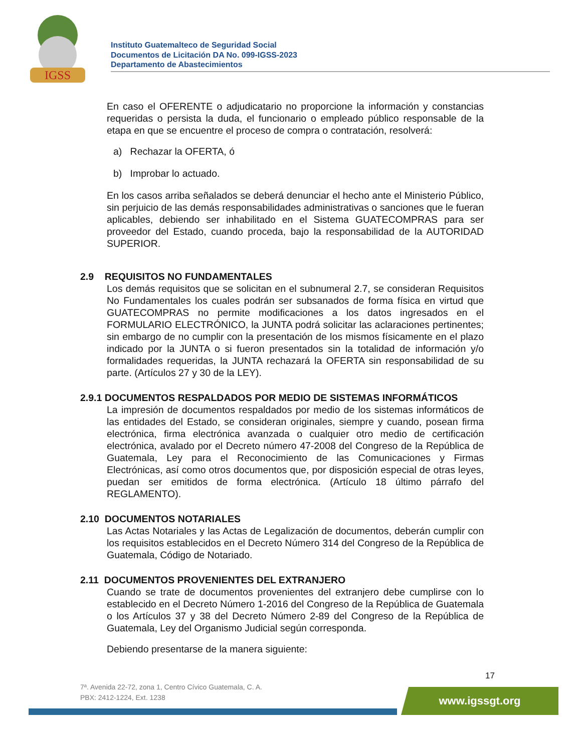IGSS
Instituto Guatemalteco de Seguridad Social
Documentos de Licitación DA No. 099-IGSS-2023
Departamento de Abastecimientos
En caso el OFERENTE o adjudicatario no proporcione la información y constancias requeridas o persista la duda, el funcionario o empleado público responsable de la etapa en que se encuentre el proceso de compra o contratación, resolverá:
a) Rechazar la OFERTA, ó
b) Improbar lo actuado.
En los casos arriba señalados se deberá denunciar el hecho ante el Ministerio Público, sin perjuicio de las demás responsabilidades administrativas o sanciones que le fueran aplicables, debiendo ser inhabilitado en el Sistema GUATECOMPRAS para ser proveedor del Estado, cuando proceda, bajo la responsabilidad de la AUTORIDAD SUPERIOR.
2.9 REQUISITOS NO FUNDAMENTALES
Los demás requisitos que se solicitan en el subnumeral 2.7, se consideran Requisitos No Fundamentales los cuales podrán ser subsanados de forma física en virtud que GUATECOMPRAS no permite modificaciones a los datos ingresados en el FORMULARIO ELECTRÓNICO, la JUNTA podrá solicitar las aclaraciones pertinentes; sin embargo de no cumplir con la presentación de los mismos físicamente en el plazo indicado por la JUNTA o si fueron presentados sin la totalidad de información y/o formalidades requeridas, la JUNTA rechazará la OFERTA sin responsabilidad de su parte. (Artículos 27 y 30 de la LEY).
2.9.1 DOCUMENTOS RESPALDADOS POR MEDIO DE SISTEMAS INFORMÁTICOS
La impresión de documentos respaldados por medio de los sistemas informáticos de las entidades del Estado, se consideran originales, siempre y cuando, posean firma electrónica, firma electrónica avanzada o cualquier otro medio de certificación electrónica, avalado por el Decreto número 47-2008 del Congreso de la República de Guatemala, Ley para el Reconocimiento de las Comunicaciones y Firmas Electrónicas, así como otros documentos que, por disposición especial de otras leyes, puedan ser emitidos de forma electrónica. (Artículo 18 último párrafo del REGLAMENTO).
2.10 DOCUMENTOS NOTARIALES
Las Actas Notariales y las Actas de Legalización de documentos, deberán cumplir con los requisitos establecidos en el Decreto Número 314 del Congreso de la República de Guatemala, Código de Notariado.
2.11 DOCUMENTOS PROVENIENTES DEL EXTRANJERO
Cuando se trate de documentos provenientes del extranjero debe cumplirse con lo establecido en el Decreto Número 1-2016 del Congreso de la República de Guatemala o los Artículos 37 y 38 del Decreto Número 2-89 del Congreso de la República de Guatemala, Ley del Organismo Judicial según corresponda.
Debiendo presentarse de la manera siguiente:
17
7ª. Avenida 22-72, zona 1, Centro Cívico Guatemala, C. A.
PBX: 2412-1224, Ext. 1238
www.igssgt.org